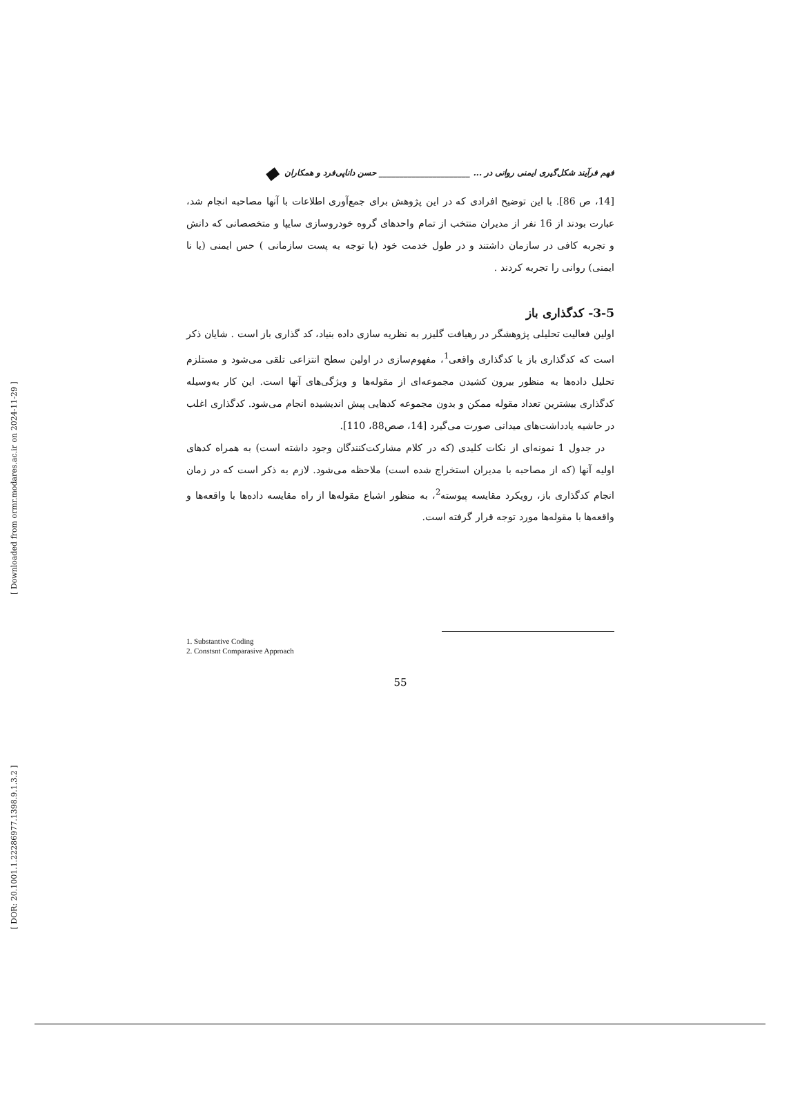[ Downloaded from ormr.modares.ac.ir on 2024-11-29 ]
[ DOR: 20.1001.1.22286977.1398.9.1.3.2 ]
فهم فرآیند شکل‌گیری ایمنی روانی در ... ______________________ حسن داناپی‌فرد و همکاران ◆
[14، ص 86]. با این توضیح افرادی که در این پژوهش برای جمع‌آوری اطلاعات با آنها مصاحبه انجام شد، عبارت بودند از 16 نفر از مدیران منتخب از تمام واحدهای گروه خودروسازی سایپا و متخصصانی که دانش و تجربه کافی در سازمان داشتند و در طول خدمت خود (با توجه به پست سازمانی ) حس ایمنی (یا نا ایمنی) روانی را تجربه کردند .
3-5- کدگذاری باز
اولین فعالیت تحلیلی پژوهشگر در رهیافت گلیزر به نظریه سازی داده بنیاد، کد گذاری باز است . شایان ذکر است که کدگذاری باز یا کدگذاری واقعی<sup>1</sup>، مفهوم‌سازی در اولین سطح انتزاعی تلقی می‌شود و مستلزم تحلیل داده‌ها به منظور بیرون کشیدن مجموعه‌ای از مقوله‌ها و ویژگی‌های آنها است. این کار به‌وسیله کدگذاری بیشترین تعداد مقوله ممکن و بدون مجموعه کدهایی پیش اندیشیده انجام می‌شود. کدگذاری اغلب در حاشیه یادداشت‌های میدانی صورت می‌گیرد [14، صص88، 110].
در جدول 1 نمونه‌ای از نکات کلیدی (که در کلام مشارکت‌کنندگان وجود داشته است) به همراه کدهای اولیه آنها (که از مصاحبه با مدیران استخراج شده است) ملاحظه می‌شود. لازم به ذکر است که در زمان انجام کدگذاری باز، رویکرد مقایسه پیوسته<sup>2</sup>، به منظور اشباع مقوله‌ها از راه مقایسه داده‌ها با واقعه‌ها و واقعه‌ها با مقوله‌ها مورد توجه قرار گرفته است.
1. Substantive Coding
2. Constsnt Comparasive Approach
55